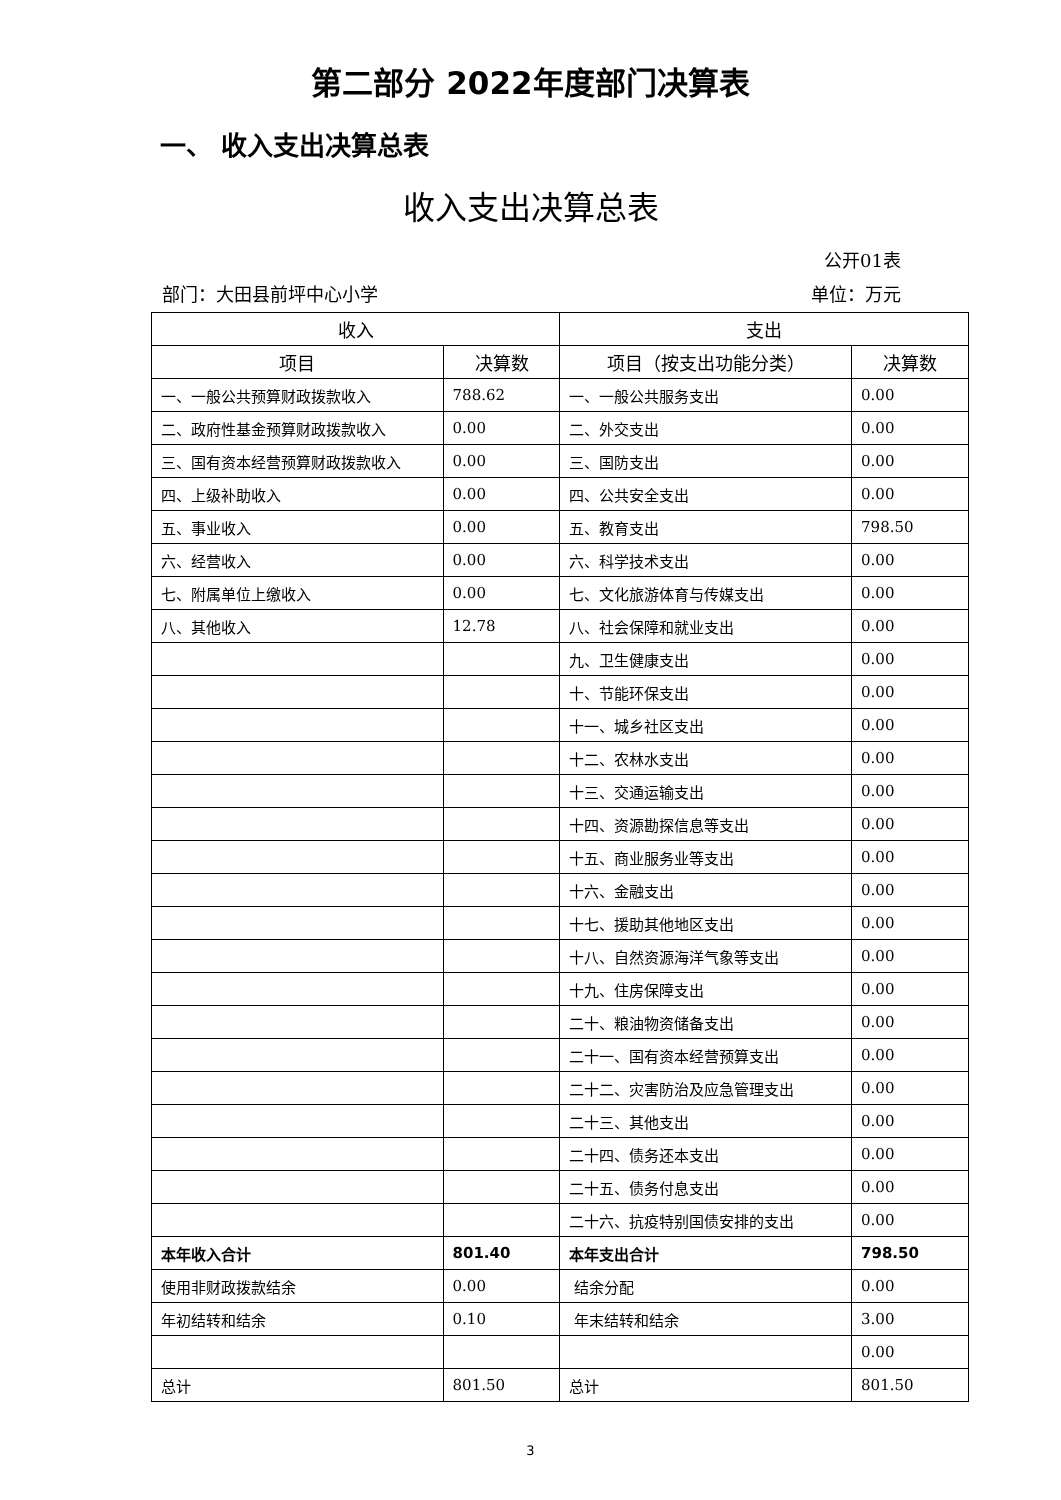第二部分 2022年度部门决算表
一、 收入支出决算总表
收入支出决算总表
公开01表
部门：大田县前坪中心小学 单位：万元
| 收入 | | 支出 | |
| --- | --- | --- | --- |
| 项目 | 决算数 | 项目（按支出功能分类） | 决算数 |
| 一、一般公共预算财政拨款收入 | 788.62 | 一、一般公共服务支出 | 0.00 |
| 二、政府性基金预算财政拨款收入 | 0.00 | 二、外交支出 | 0.00 |
| 三、国有资本经营预算财政拨款收入 | 0.00 | 三、国防支出 | 0.00 |
| 四、上级补助收入 | 0.00 | 四、公共安全支出 | 0.00 |
| 五、事业收入 | 0.00 | 五、教育支出 | 798.50 |
| 六、经营收入 | 0.00 | 六、科学技术支出 | 0.00 |
| 七、附属单位上缴收入 | 0.00 | 七、文化旅游体育与传媒支出 | 0.00 |
| 八、其他收入 | 12.78 | 八、社会保障和就业支出 | 0.00 |
| | | 九、卫生健康支出 | 0.00 |
| | | 十、节能环保支出 | 0.00 |
| | | 十一、城乡社区支出 | 0.00 |
| | | 十二、农林水支出 | 0.00 |
| | | 十三、交通运输支出 | 0.00 |
| | | 十四、资源勘探信息等支出 | 0.00 |
| | | 十五、商业服务业等支出 | 0.00 |
| | | 十六、金融支出 | 0.00 |
| | | 十七、援助其他地区支出 | 0.00 |
| | | 十八、自然资源海洋气象等支出 | 0.00 |
| | | 十九、住房保障支出 | 0.00 |
| | | 二十、粮油物资储备支出 | 0.00 |
| | | 二十一、国有资本经营预算支出 | 0.00 |
| | | 二十二、灾害防治及应急管理支出 | 0.00 |
| | | 二十三、其他支出 | 0.00 |
| | | 二十四、债务还本支出 | 0.00 |
| | | 二十五、债务付息支出 | 0.00 |
| | | 二十六、抗疫特别国债安排的支出 | 0.00 |
| 本年收入合计 | 801.40 | 本年支出合计 | 798.50 |
| 使用非财政拨款结余 | 0.00 | 结余分配 | 0.00 |
| 年初结转和结余 | 0.10 | 年末结转和结余 | 3.00 |
| | | | 0.00 |
| 总计 | 801.50 | 总计 | 801.50 |
3